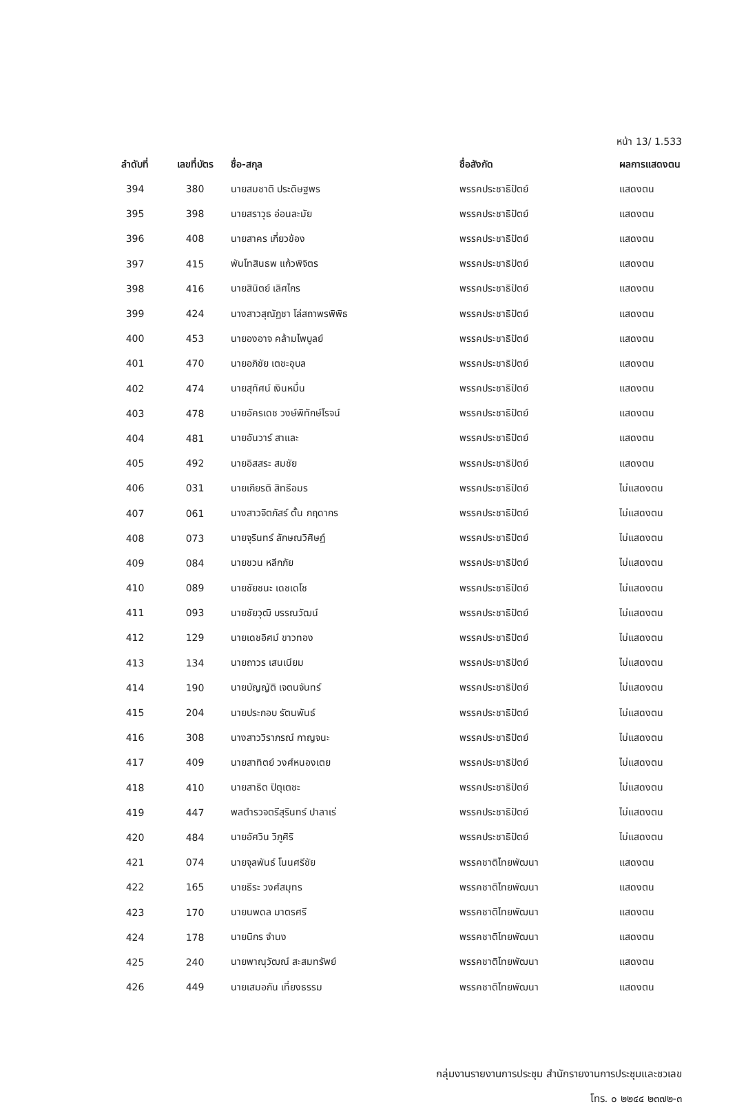หน้า 13/ 1.533
| ลำดับที่ | เลขที่บัตร | ชื่อ-สกุล | ชื่อสังกัด | ผลการแสดงตน |
| --- | --- | --- | --- | --- |
| 394 | 380 | นายสมชาติ ประดิษฐพร | พรรคประชาธิปัตย์ | แสดงตน |
| 395 | 398 | นายสราวุธ อ่อนละมัย | พรรคประชาธิปัตย์ | แสดงตน |
| 396 | 408 | นายสาคร เกี่ยวข้อง | พรรคประชาธิปัตย์ | แสดงตน |
| 397 | 415 | พันโทสินธพ แก้วพิจิตร | พรรคประชาธิปัตย์ | แสดงตน |
| 398 | 416 | นายสินิตย์ เลิศไกร | พรรคประชาธิปัตย์ | แสดงตน |
| 399 | 424 | นางสาวสุณัฏชา โล่สถาพรพิพิธ | พรรคประชาธิปัตย์ | แสดงตน |
| 400 | 453 | นายองอาจ คล้ามไพบูลย์ | พรรคประชาธิปัตย์ | แสดงตน |
| 401 | 470 | นายอภิชัย เตชะอุบล | พรรคประชาธิปัตย์ | แสดงตน |
| 402 | 474 | นายสุทัศน์ เงินหมื่น | พรรคประชาธิปัตย์ | แสดงตน |
| 403 | 478 | นายอัครเดช วงษ์พิทักษ์โรจน์ | พรรคประชาธิปัตย์ | แสดงตน |
| 404 | 481 | นายอันวาร์ สาและ | พรรคประชาธิปัตย์ | แสดงตน |
| 405 | 492 | นายอิสสระ สมชัย | พรรคประชาธิปัตย์ | แสดงตน |
| 406 | 031 | นายเกียรติ สิทธีอมร | พรรคประชาธิปัตย์ | ไม่แสดงตน |
| 407 | 061 | นางสาวจิตภัสร์ ตั้น กฤดากร | พรรคประชาธิปัตย์ | ไม่แสดงตน |
| 408 | 073 | นายจุรินทร์ ลักษณวิศิษฏ์ | พรรคประชาธิปัตย์ | ไม่แสดงตน |
| 409 | 084 | นายชวน หลีกภัย | พรรคประชาธิปัตย์ | ไม่แสดงตน |
| 410 | 089 | นายชัยชนะ เดชเดโช | พรรคประชาธิปัตย์ | ไม่แสดงตน |
| 411 | 093 | นายชัยวุฒิ บรรณวัฒน์ | พรรคประชาธิปัตย์ | ไม่แสดงตน |
| 412 | 129 | นายเดชอิศม์ ขาวทอง | พรรคประชาธิปัตย์ | ไม่แสดงตน |
| 413 | 134 | นายถาวร เสนเนียม | พรรคประชาธิปัตย์ | ไม่แสดงตน |
| 414 | 190 | นายบัญญัติ เจตนจันทร์ | พรรคประชาธิปัตย์ | ไม่แสดงตน |
| 415 | 204 | นายประกอบ รัตนพันธ์ | พรรคประชาธิปัตย์ | ไม่แสดงตน |
| 416 | 308 | นางสาววิราภรณ์ กาญจนะ | พรรคประชาธิปัตย์ | ไม่แสดงตน |
| 417 | 409 | นายสาทิตย์ วงศ์หนองเตย | พรรคประชาธิปัตย์ | ไม่แสดงตน |
| 418 | 410 | นายสาธิต ปิตุเตชะ | พรรคประชาธิปัตย์ | ไม่แสดงตน |
| 419 | 447 | พลตำรวจตรีสุรินทร์ ปาลาเร่ | พรรคประชาธิปัตย์ | ไม่แสดงตน |
| 420 | 484 | นายอัศวิน วิภูศิริ | พรรคประชาธิปัตย์ | ไม่แสดงตน |
| 421 | 074 | นายจุลพันธ์ โนนศรีชัย | พรรคชาติไทยพัฒนา | แสดงตน |
| 422 | 165 | นายธีระ วงศ์สมุทร | พรรคชาติไทยพัฒนา | แสดงตน |
| 423 | 170 | นายนพดล มาตรศรี | พรรคชาติไทยพัฒนา | แสดงตน |
| 424 | 178 | นายนิกร จำนง | พรรคชาติไทยพัฒนา | แสดงตน |
| 425 | 240 | นายพาณุวัฒณ์ สะสมทรัพย์ | พรรคชาติไทยพัฒนา | แสดงตน |
| 426 | 449 | นายเสมอกัน เที่ยงธรรม | พรรคชาติไทยพัฒนา | แสดงตน |
กลุ่มงานรายงานการประชุม สำนักรายงานการประชุมและชวเลข
โทร. ๐ ๒๒๔๔ ๒๓๗๒-๓